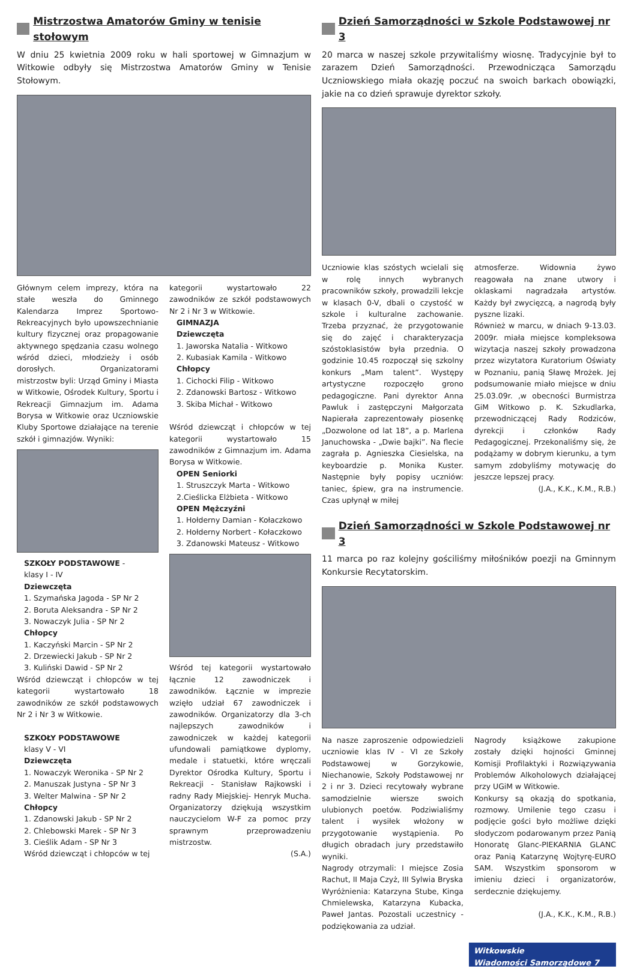Mistrzostwa Amatorów Gminy w tenisie stołowym
W dniu 25 kwietnia 2009 roku w hali sportowej w Gimnazjum w Witkowie odbyły się Mistrzostwa Amatorów Gminy w Tenisie Stołowym.
Głównym celem imprezy, która na stałe weszła do Gminnego Kalendarza Imprez Sportowo-Rekreacyjnych było upowszechnianie kultury fizycznej oraz propagowanie aktywnego spędzania czasu wolnego wśród dzieci, młodzieży i osób dorosłych. Organizatorami mistrzostw byli: Urząd Gminy i Miasta w Witkowie, Ośrodek Kultury, Sportu i Rekreacji Gimnazjum im. Adama Borysa w Witkowie oraz Uczniowskie Kluby Sportowe działające na terenie szkół i gimnazjów. Wyniki:
SZKOŁY PODSTAWOWE -
klasy I - IV
Dziewczęta
1. Szymańska Jagoda - SP Nr 2
2. Boruta Aleksandra - SP Nr 2
3. Nowaczyk Julia - SP Nr 2
Chłopcy
1. Kaczyński Marcin - SP Nr 2
2. Drzewiecki Jakub - SP Nr 2
3. Kuliński Dawid - SP Nr 2
Wśród dziewcząt i chłopców w tej kategorii wystartowało 18 zawodników ze szkół podstawowych Nr 2 i Nr 3 w Witkowie.
SZKOŁY PODSTAWOWE
klasy V - VI
Dziewczęta
1. Nowaczyk Weronika - SP Nr 2
2. Manuszak Justyna - SP Nr 3
3. Welter Malwina - SP Nr 2
Chłopcy
1. Zdanowski Jakub - SP Nr 2
2. Chlebowski Marek - SP Nr 3
3. Cieślik Adam - SP Nr 3
Wśród dziewcząt i chłopców w tej
kategorii wystartowało 22 zawodników ze szkół podstawowych Nr 2 i Nr 3 w Witkowie.
GIMNAZJA
Dziewczęta
1. Jaworska Natalia - Witkowo
2. Kubasiak Kamila - Witkowo
Chłopcy
1. Cichocki Filip - Witkowo
2. Zdanowski Bartosz - Witkowo
3. Skiba Michał - Witkowo
Wśród dziewcząt i chłopców w tej kategorii wystartowało 15 zawodników z Gimnazjum im. Adama Borysa w Witkowie.
OPEN Seniorki
1. Struszczyk Marta - Witkowo
2.Cieślicka Elżbieta - Witkowo
OPEN Mężczyźni
1. Hołderny Damian - Kołaczkowo
2. Hołderny Norbert - Kołaczkowo
3. Zdanowski Mateusz - Witkowo
Wśród tej kategorii wystartowało łącznie 12 zawodniczek i zawodników. Łącznie w imprezie wzięło udział 67 zawodniczek i zawodników. Organizatorzy dla 3-ch najlepszych zawodników i zawodniczek w każdej kategorii ufundowali pamiątkowe dyplomy, medale i statuetki, które wręczali Dyrektor Ośrodka Kultury, Sportu i Rekreacji - Stanisław Rajkowski i radny Rady Miejskiej- Henryk Mucha. Organizatorzy dziękują wszystkim nauczycielom W-F za pomoc przy sprawnym przeprowadzeniu mistrzostw.
(S.A.)
Dzień Samorządności w Szkole Podstawowej nr 3
20 marca w naszej szkole przywitaliśmy wiosnę. Tradycyjnie był to zarazem Dzień Samorządności. Przewodnicząca Samorządu Uczniowskiego miała okazję poczuć na swoich barkach obowiązki, jakie na co dzień sprawuje dyrektor szkoły.
Uczniowie klas szóstych wcielali się w rolę innych wybranych pracowników szkoły, prowadzili lekcje w klasach 0-V, dbali o czystość w szkole i kulturalne zachowanie. Trzeba przyznać, że przygotowanie się do zajęć i charakteryzacja szóstoklasistów była przednia. O godzinie 10.45 rozpoczął się szkolny konkurs „Mam talent”. Występy artystyczne rozpoczęło grono pedagogiczne. Pani dyrektor Anna Pawluk i zastępczyni Małgorzata Napierała zaprezentowały piosenkę „Dozwolone od lat 18”, a p. Marlena Januchowska - „Dwie bajki”. Na flecie zagrała p. Agnieszka Ciesielska, na keyboardzie p. Monika Kuster. Następnie były popisy uczniów: taniec, śpiew, gra na instrumencie. Czas upłynął w miłej
atmosferze. Widownia żywo reagowała na znane utwory i oklaskami nagradzała artystów. Każdy był zwycięzcą, a nagrodą były pyszne lizaki.
Również w marcu, w dniach 9-13.03. 2009r. miała miejsce kompleksowa wizytacja naszej szkoły prowadzona przez wizytatora Kuratorium Oświaty w Poznaniu, panią Sławę Mrożek. Jej podsumowanie miało miejsce w dniu 25.03.09r. ,w obecności Burmistrza GiM Witkowo p. K. Szkudlarka, przewodniczącej Rady Rodziców, dyrekcji i członków Rady Pedagogicznej. Przekonaliśmy się, że podążamy w dobrym kierunku, a tym samym zdobyliśmy motywację do jeszcze lepszej pracy.
(J.A., K.K., K.M., R.B.)
Dzień Samorządności w Szkole Podstawowej nr 3
11 marca po raz kolejny gościliśmy miłośników poezji na Gminnym Konkursie Recytatorskim.
Na nasze zaproszenie odpowiedzieli uczniowie klas IV - VI ze Szkoły Podstawowej w Gorzykowie, Niechanowie, Szkoły Podstawowej nr 2 i nr 3. Dzieci recytowały wybrane samodzielnie wiersze swoich ulubionych poetów. Podziwialiśmy talent i wysiłek włożony w przygotowanie wystąpienia. Po długich obradach jury przedstawiło wyniki.
Nagrody otrzymali: I miejsce Zosia Rachut, II Maja Czyż, III Sylwia Bryska
Wyróżnienia: Katarzyna Stube, Kinga Chmielewska, Katarzyna Kubacka, Paweł Jantas. Pozostali uczestnicy - podziękowania za udział.
Nagrody książkowe zakupione zostały dzięki hojności Gminnej Komisji Profilaktyki i Rozwiązywania Problemów Alkoholowych działającej przy UGiM w Witkowie.
Konkursy są okazją do spotkania, rozmowy. Umilenie tego czasu i podjęcie gości było możliwe dzięki słodyczom podarowanym przez Panią Honoratę Glanc-PIEKARNIA GLANC oraz Panią Katarzynę Wojtyrę-EURO SAM. Wszystkim sponsorom w imieniu dzieci i organizatorów, serdecznie dziękujemy.
(J.A., K.K., K.M., R.B.)
Witkowskie
Wiadomości Samorządowe 7